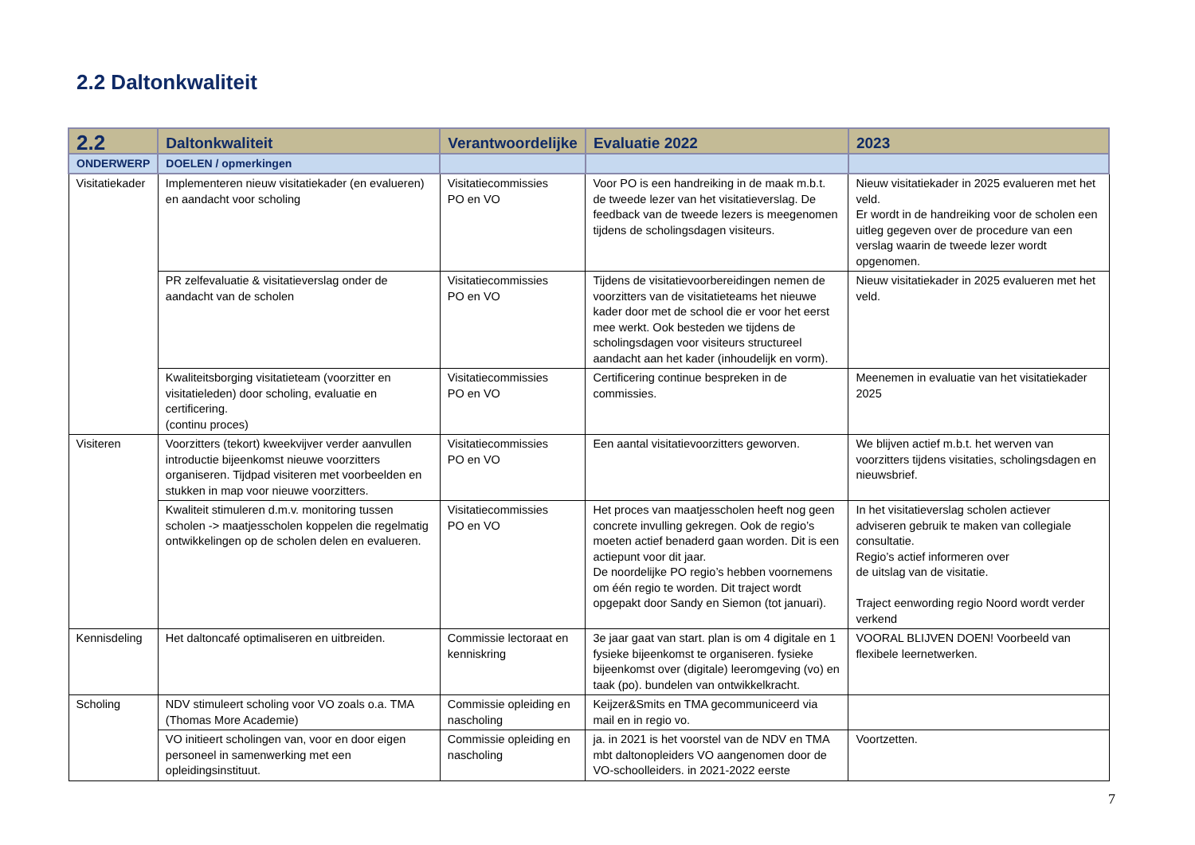2.2 Daltonkwaliteit
| 2.2 | Daltonkwaliteit | Verantwoordelijke | Evaluatie 2022 | 2023 |
| --- | --- | --- | --- | --- |
| ONDERWERP | DOELEN / opmerkingen | | | |
| Visitatiekader | Implementeren nieuw visitatiekader (en evalueren) en aandacht voor scholing | Visitatiecommissies PO en VO | Voor PO is een handreiking in de maak m.b.t. de tweede lezer van het visitatieverslag. De feedback van de tweede lezers is meegenomen tijdens de scholingsdagen visiteurs. | Nieuw visitatiekader in 2025 evalueren met het veld. Er wordt in de handreiking voor de scholen een uitleg gegeven over de procedure van een verslag waarin de tweede lezer wordt opgenomen. |
| | PR zelfevaluatie & visitatieverslag onder de aandacht van de scholen | Visitatiecommissies PO en VO | Tijdens de visitatievoorbereidingen nemen de voorzitters van de visitatieteams het nieuwe kader door met de school die er voor het eerst mee werkt. Ook besteden we tijdens de scholingsdagen voor visiteurs structureel aandacht aan het kader (inhoudelijk en vorm). | Nieuw visitatiekader in 2025 evalueren met het veld. |
| | Kwaliteitsborging visitatieteam (voorzitter en visitatieleden) door scholing, evaluatie en certificering. (continu proces) | Visitatiecommissies PO en VO | Certificering continue bespreken in de commissies. | Meenemen in evaluatie van het visitatiekader 2025 |
| Visiteren | Voorzitters (tekort) kweekvijver verder aanvullen introductie bijeenkomst nieuwe voorzitters organiseren. Tijdpad visiteren met voorbeelden en stukken in map voor nieuwe voorzitters. | Visitatiecommissies PO en VO | Een aantal visitatievoorzitters geworven. | We blijven actief m.b.t. het werven van voorzitters tijdens visitaties, scholingsdagen en nieuwsbrief. |
| | Kwaliteit stimuleren d.m.v. monitoring tussen scholen -> maatjesscholen koppelen die regelmatig ontwikkelingen op de scholen delen en evalueren. | Visitatiecommissies PO en VO | Het proces van maatjesscholen heeft nog geen concrete invulling gekregen. Ook de regio’s moeten actief benaderd gaan worden. Dit is een actiepunt voor dit jaar. De noordelijke PO regio’s hebben voornemens om één regio te worden. Dit traject wordt opgepakt door Sandy en Siemon (tot januari). | In het visitatieverslag scholen actiever adviseren gebruik te maken van collegiale consultatie. Regio’s actief informeren over de uitslag van de visitatie. Traject eenwording regio Noord wordt verder verkend |
| Kennisdeling | Het daltoncafé optimaliseren en uitbreiden. | Commissie lectoraat en kenniskring | 3e jaar gaat van start. plan is om 4 digitale en 1 fysieke bijeenkomst te organiseren. fysieke bijeenkomst over (digitale) leeromgeving (vo) en taak (po). bundelen van ontwikkelkracht. | VOORAL BLIJVEN DOEN! Voorbeeld van flexibele leernetwerken. |
| Scholing | NDV stimuleert scholing voor VO zoals o.a. TMA (Thomas More Academie) | Commissie opleiding en nascholing | Keijzer&Smits en TMA gecommuniceerd via mail en in regio vo. | |
| | VO initieert scholingen van, voor en door eigen personeel in samenwerking met een opleidingsinstituut. | Commissie opleiding en nascholing | ja. in 2021 is het voorstel van de NDV en TMA mbt daltonopleiders VO aangenomen door de VO-schoolleiders. in 2021-2022 eerste | Voortzetten. |
7